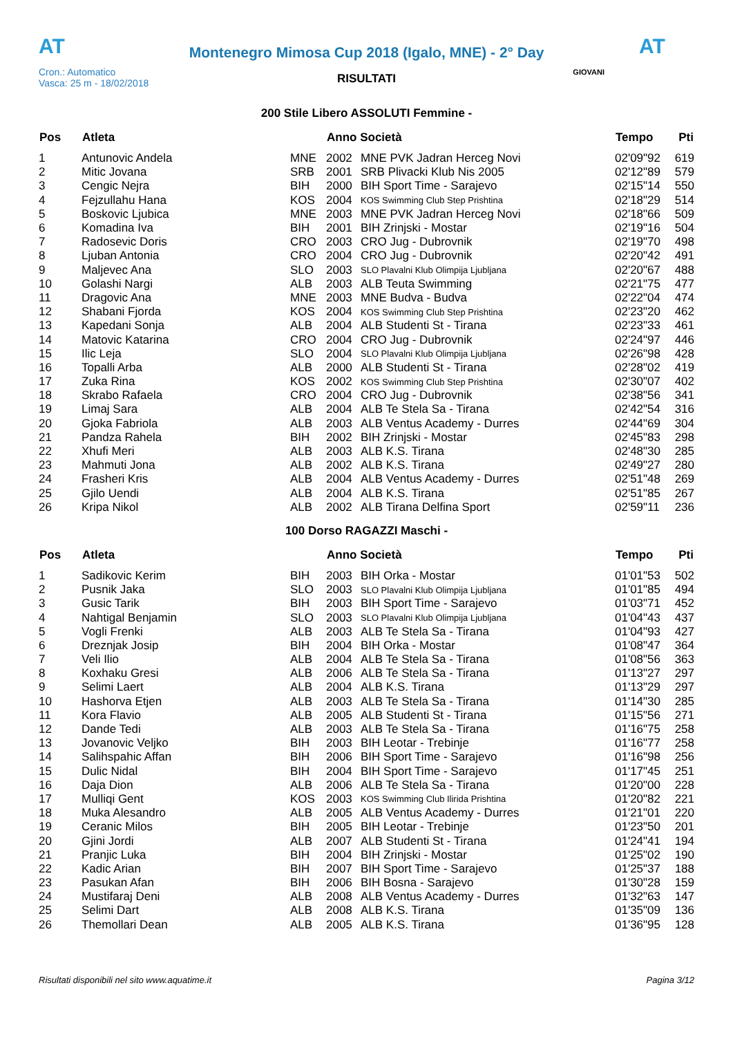AT
Montenegro Mimosa Cup 2018 (Igalo, MNE) - 2° Day
AT
Cron.: Automatico
Vasca: 25 m - 18/02/2018
GIOVANI
RISULTATI
200 Stile Libero ASSOLUTI Femmine -
| Pos | Atleta | | Anno Società | | Tempo | Pti |
| --- | --- | --- | --- | --- | --- | --- |
| 1 | Antunovic Andela | MNE | 2002 | MNE PVK Jadran Herceg Novi | 02'09"92 | 619 |
| 2 | Mitic Jovana | SRB | 2001 | SRB Plivacki Klub Nis 2005 | 02'12"89 | 579 |
| 3 | Cengic Nejra | BIH | 2000 | BIH Sport Time - Sarajevo | 02'15"14 | 550 |
| 4 | Fejzullahu Hana | KOS | 2004 | KOS Swimming Club Step Prishtina | 02'18"29 | 514 |
| 5 | Boskovic Ljubica | MNE | 2003 | MNE PVK Jadran Herceg Novi | 02'18"66 | 509 |
| 6 | Komadina Iva | BIH | 2001 | BIH Zrinjski - Mostar | 02'19"16 | 504 |
| 7 | Radosevic Doris | CRO | 2003 | CRO Jug - Dubrovnik | 02'19"70 | 498 |
| 8 | Ljuban Antonia | CRO | 2004 | CRO Jug - Dubrovnik | 02'20"42 | 491 |
| 9 | Maljevec Ana | SLO | 2003 | SLO Plavalni Klub Olimpija Ljubljana | 02'20"67 | 488 |
| 10 | Golashi Nargi | ALB | 2003 | ALB Teuta Swimming | 02'21"75 | 477 |
| 11 | Dragovic Ana | MNE | 2003 | MNE Budva - Budva | 02'22"04 | 474 |
| 12 | Shabani Fjorda | KOS | 2004 | KOS Swimming Club Step Prishtina | 02'23"20 | 462 |
| 13 | Kapedani Sonja | ALB | 2004 | ALB Studenti St - Tirana | 02'23"33 | 461 |
| 14 | Matovic Katarina | CRO | 2004 | CRO Jug - Dubrovnik | 02'24"97 | 446 |
| 15 | Ilic Leja | SLO | 2004 | SLO Plavalni Klub Olimpija Ljubljana | 02'26"98 | 428 |
| 16 | Topalli Arba | ALB | 2000 | ALB Studenti St - Tirana | 02'28"02 | 419 |
| 17 | Zuka Rina | KOS | 2002 | KOS Swimming Club Step Prishtina | 02'30"07 | 402 |
| 18 | Skrabo Rafaela | CRO | 2004 | CRO Jug - Dubrovnik | 02'38"56 | 341 |
| 19 | Limaj Sara | ALB | 2004 | ALB Te Stela Sa - Tirana | 02'42"54 | 316 |
| 20 | Gjoka Fabriola | ALB | 2003 | ALB Ventus Academy - Durres | 02'44"69 | 304 |
| 21 | Pandza Rahela | BIH | 2002 | BIH Zrinjski - Mostar | 02'45"83 | 298 |
| 22 | Xhufi Meri | ALB | 2003 | ALB K.S. Tirana | 02'48"30 | 285 |
| 23 | Mahmuti Jona | ALB | 2002 | ALB K.S. Tirana | 02'49"27 | 280 |
| 24 | Frasheri Kris | ALB | 2004 | ALB Ventus Academy - Durres | 02'51"48 | 269 |
| 25 | Gjilo Uendi | ALB | 2004 | ALB K.S. Tirana | 02'51"85 | 267 |
| 26 | Kripa Nikol | ALB | 2002 | ALB Tirana Delfina Sport | 02'59"11 | 236 |
100 Dorso RAGAZZI Maschi -
| Pos | Atleta | | Anno Società | | Tempo | Pti |
| --- | --- | --- | --- | --- | --- | --- |
| 1 | Sadikovic Kerim | BIH | 2003 | BIH Orka - Mostar | 01'01"53 | 502 |
| 2 | Pusnik Jaka | SLO | 2003 | SLO Plavalni Klub Olimpija Ljubljana | 01'01"85 | 494 |
| 3 | Gusic Tarik | BIH | 2003 | BIH Sport Time - Sarajevo | 01'03"71 | 452 |
| 4 | Nahtigal Benjamin | SLO | 2003 | SLO Plavalni Klub Olimpija Ljubljana | 01'04"43 | 437 |
| 5 | Vogli Frenki | ALB | 2003 | ALB Te Stela Sa - Tirana | 01'04"93 | 427 |
| 6 | Dreznjak Josip | BIH | 2004 | BIH Orka - Mostar | 01'08"47 | 364 |
| 7 | Veli Ilio | ALB | 2004 | ALB Te Stela Sa - Tirana | 01'08"56 | 363 |
| 8 | Koxhaku Gresi | ALB | 2006 | ALB Te Stela Sa - Tirana | 01'13"27 | 297 |
| 9 | Selimi Laert | ALB | 2004 | ALB K.S. Tirana | 01'13"29 | 297 |
| 10 | Hashorva Etjen | ALB | 2003 | ALB Te Stela Sa - Tirana | 01'14"30 | 285 |
| 11 | Kora Flavio | ALB | 2005 | ALB Studenti St - Tirana | 01'15"56 | 271 |
| 12 | Dande Tedi | ALB | 2003 | ALB Te Stela Sa - Tirana | 01'16"75 | 258 |
| 13 | Jovanovic Veljko | BIH | 2003 | BIH Leotar - Trebinje | 01'16"77 | 258 |
| 14 | Salihspahic Affan | BIH | 2006 | BIH Sport Time - Sarajevo | 01'16"98 | 256 |
| 15 | Dulic Nidal | BIH | 2004 | BIH Sport Time - Sarajevo | 01'17"45 | 251 |
| 16 | Daja Dion | ALB | 2006 | ALB Te Stela Sa - Tirana | 01'20"00 | 228 |
| 17 | Mulliqi Gent | KOS | 2003 | KOS Swimming Club Ilirida Prishtina | 01'20"82 | 221 |
| 18 | Muka Alesandro | ALB | 2005 | ALB Ventus Academy - Durres | 01'21"01 | 220 |
| 19 | Ceranic Milos | BIH | 2005 | BIH Leotar - Trebinje | 01'23"50 | 201 |
| 20 | Gjini Jordi | ALB | 2007 | ALB Studenti St - Tirana | 01'24"41 | 194 |
| 21 | Pranjic Luka | BIH | 2004 | BIH Zrinjski - Mostar | 01'25"02 | 190 |
| 22 | Kadic Arian | BIH | 2007 | BIH Sport Time - Sarajevo | 01'25"37 | 188 |
| 23 | Pasukan Afan | BIH | 2006 | BIH Bosna - Sarajevo | 01'30"28 | 159 |
| 24 | Mustifaraj Deni | ALB | 2008 | ALB Ventus Academy - Durres | 01'32"63 | 147 |
| 25 | Selimi Dart | ALB | 2008 | ALB K.S. Tirana | 01'35"09 | 136 |
| 26 | Themollari Dean | ALB | 2005 | ALB K.S. Tirana | 01'36"95 | 128 |
Risultati disponibili nel sito www.aquatime.it Pagina 3/12